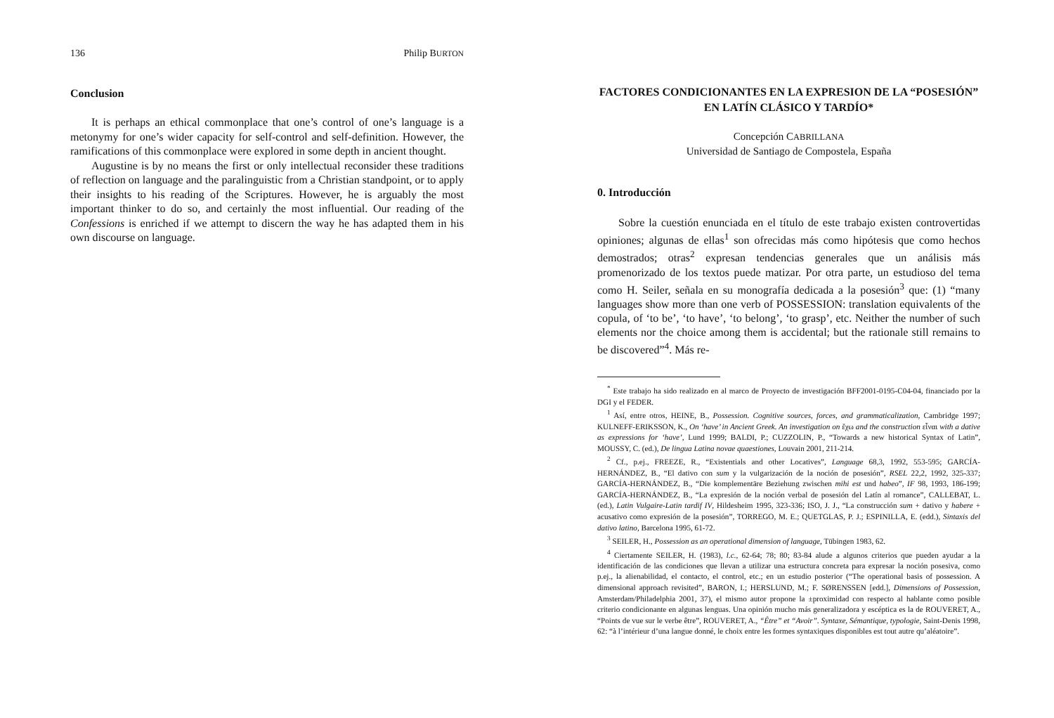136 Philip BURTON
Conclusion
It is perhaps an ethical commonplace that one’s control of one’s language is a metonymy for one’s wider capacity for self-control and self-definition. However, the ramifications of this commonplace were explored in some depth in ancient thought.
Augustine is by no means the first or only intellectual reconsider these traditions of reflection on language and the paralinguistic from a Christian standpoint, or to apply their insights to his reading of the Scriptures. However, he is arguably the most important thinker to do so, and certainly the most influential. Our reading of the Confessions is enriched if we attempt to discern the way he has adapted them in his own discourse on language.
FACTORES CONDICIONANTES EN LA EXPRESION DE LA “POSESIÓN” EN LATÍN CLÁSICO Y TARDÍO*
Concepción CABRILLANA
Universidad de Santiago de Compostela, España
0. Introducción
Sobre la cuestión enunciada en el título de este trabajo existen controvertidas opiniones; algunas de ellas<sup>1</sup> son ofrecidas más como hipótesis que como hechos demostrados; otras<sup>2</sup> expresan tendencias generales que un análisis más promenorizado de los textos puede matizar. Por otra parte, un estudioso del tema como H. Seiler, señala en su monografía dedicada a la posesión<sup>3</sup> que: (1) “many languages show more than one verb of POSSESSION: translation equivalents of the copula, of ‘to be’, ‘to have’, ‘to belong’, ‘to grasp’, etc. Neither the number of such elements nor the choice among them is accidental; but the rationale still remains to be discovered”<sup>4</sup>. Más re-
<sup>*</sup> Este trabajo ha sido realizado en al marco de Proyecto de investigación BFF2001-0195-C04-04, financiado por la DGI y el FEDER.
<sup>1</sup> Así, entre otros, HEINE, B., Possession. Cognitive sources, forces, and grammaticalization, Cambridge 1997; KULNEFF-ERIKSSON, K., On ‘have’ in Ancient Greek. An investigation on ἔχω and the construction εἶναι with a dative as expressions for ‘have’, Lund 1999; BALDI, P.; CUZZOLIN, P., “Towards a new historical Syntax of Latin”, MOUSSY, C. (ed.), De lingua Latina novae quaestiones, Louvain 2001, 211-214.
<sup>2</sup> Cf., p.ej., FREEZE, R., “Existentials and other Locatives”, Language 68,3, 1992, 553-595; GARCÍA-HERNÁNDEZ, B., “El dativo con sum y la vulgarización de la noción de posesión”, RSEL 22,2, 1992, 325-337; GARCÍA-HERNÁNDEZ, B., “Die komplementäre Beziehung zwischen mihi est und habeo”, IF 98, 1993, 186-199; GARCÍA-HERNÁNDEZ, B., “La expresión de la noción verbal de posesión del Latín al romance”, CALLEBAT, L. (ed.), Latin Vulgaire-Latin tardif IV, Hildesheim 1995, 323-336; ISO, J. J., “La construcción sum + dativo y habere + acusativo como expresión de la posesión”, TORREGO, M. E.; QUETGLAS, P. J.; ESPINILLA, E. (edd.), Sintaxis del dativo latino, Barcelona 1995, 61-72.
<sup>3</sup> SEILER, H., Possession as an operational dimension of language, Tübingen 1983, 62.
<sup>4</sup> Ciertamente SEILER, H. (1983), l.c., 62-64; 78; 80; 83-84 alude a algunos criterios que pueden ayudar a la identificación de las condiciones que llevan a utilizar una estructura concreta para expresar la noción posesiva, como p.ej., la alienabilidad, el contacto, el control, etc.; en un estudio posterior (“The operational basis of possession. A dimensional approach revisited”, BARON, I.; HERSLUND, M.; F. SØRENSSEN [edd.], Dimensions of Possession, Amsterdam/Philadelphia 2001, 37), el mismo autor propone la ±proximidad con respecto al hablante como posible criterio condicionante en algunas lenguas. Una opinión mucho más generalizadora y escéptica es la de ROUVERET, A., “Points de vue sur le verbe être”, ROUVERET, A., “Être” et “Avoir”. Syntaxe, Sémantique, typologie, Saint-Denis 1998, 62: “à l’intérieur d’una langue donné, le choix entre les formes syntaxiques disponibles est tout autre qu’aléatoire”.